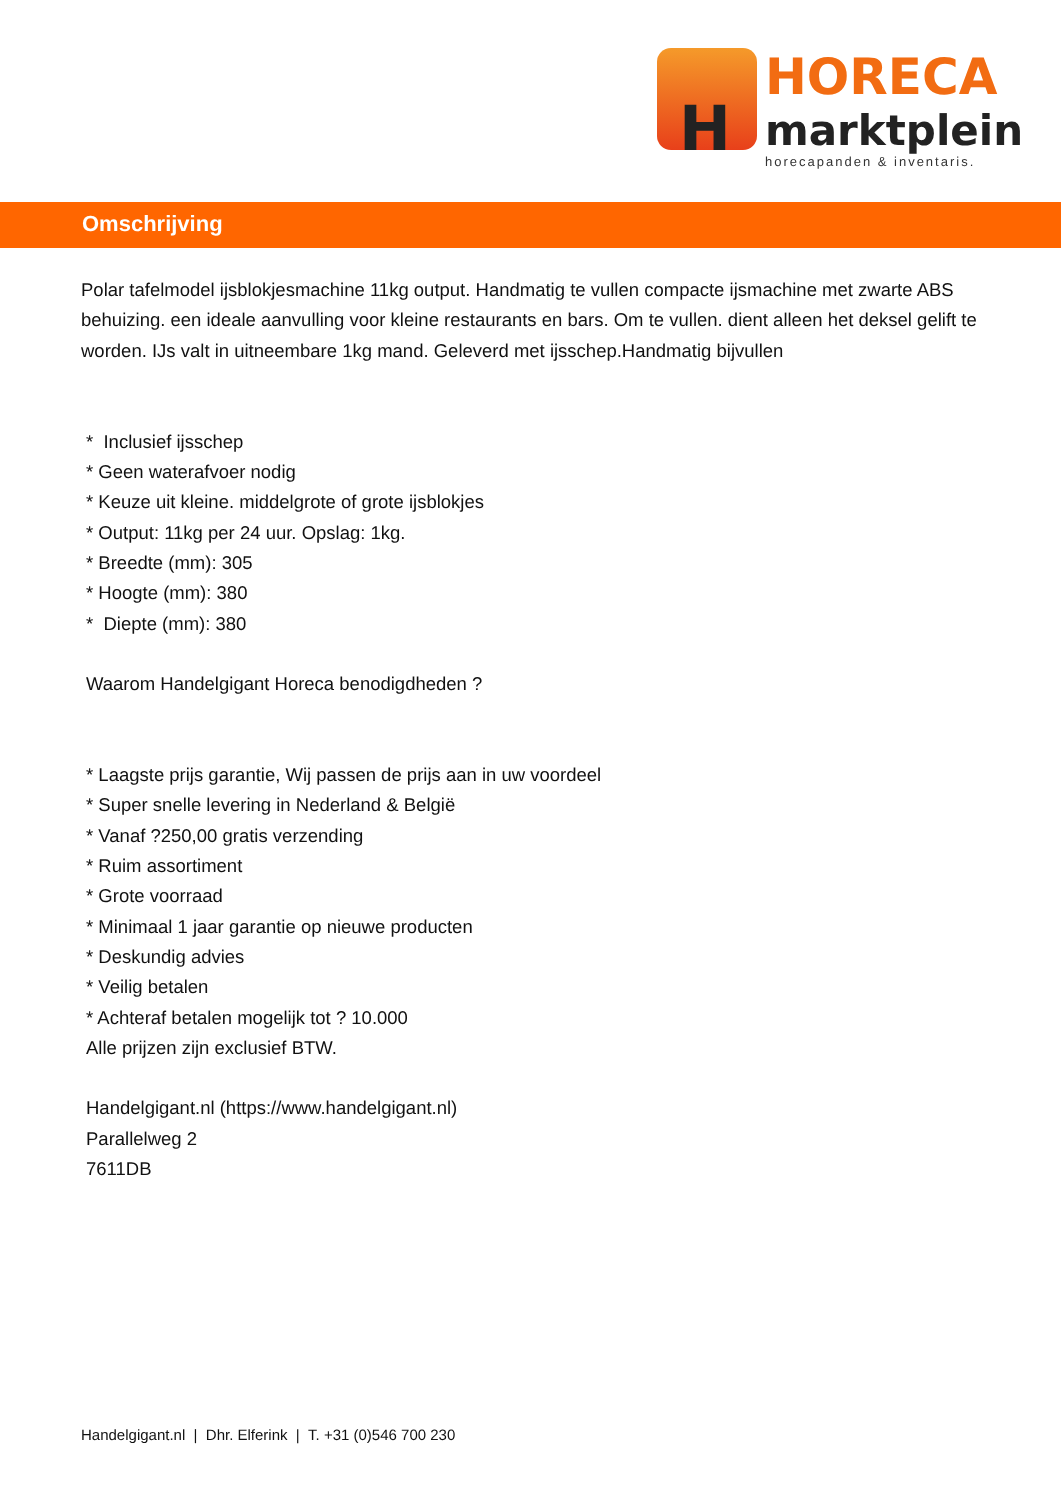H
HORECA
marktplein
horecapanden & inventaris.
Omschrijving
Polar tafelmodel ijsblokjesmachine 11kg output. Handmatig te vullen compacte ijsmachine met zwarte ABS behuizing. een ideale aanvulling voor kleine restaurants en bars. Om te vullen. dient alleen het deksel gelift te worden. IJs valt in uitneembare 1kg mand. Geleverd met ijsschep.Handmatig bijvullen
* Inclusief ijsschep
* Geen waterafvoer nodig
* Keuze uit kleine. middelgrote of grote ijsblokjes
* Output: 11kg per 24 uur. Opslag: 1kg.
* Breedte (mm): 305
* Hoogte (mm): 380
* Diepte (mm): 380
Waarom Handelgigant Horeca benodigdheden ?
* Laagste prijs garantie, Wij passen de prijs aan in uw voordeel
* Super snelle levering in Nederland & België
* Vanaf ?250,00 gratis verzending
* Ruim assortiment
* Grote voorraad
* Minimaal 1 jaar garantie op nieuwe producten
* Deskundig advies
* Veilig betalen
* Achteraf betalen mogelijk tot ? 10.000
Alle prijzen zijn exclusief BTW.
Handelgigant.nl (https://www.handelgigant.nl)
Parallelweg 2
7611DB
Handelgigant.nl | Dhr. Elferink | T. +31 (0)546 700 230